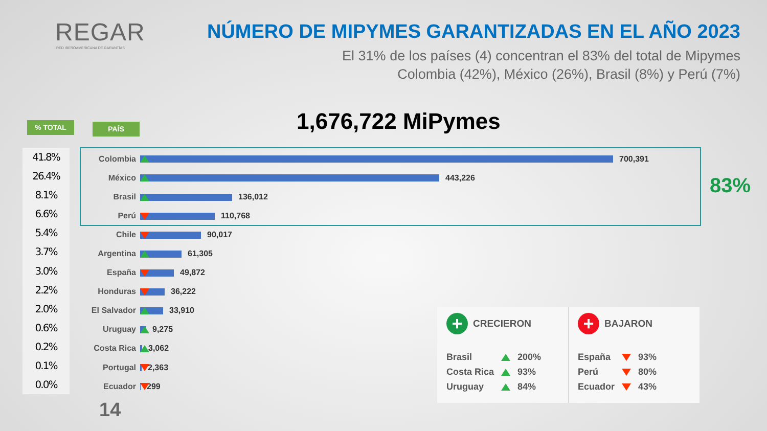REGAR
RED IBEROAMERICANA DE GARANTÍAS
NÚMERO DE MIPYMES GARANTIZADAS EN EL AÑO 2023
El 31% de los países (4) concentran el 83% del total de Mipymes
Colombia (42%), México (26%), Brasil (8%) y Perú (7%)
% TOTAL PAÍS 1,676,722 MiPymes
41.8%
26.4%
8.1%
6.6%
5.4%
3.7%
3.0%
2.2%
2.0%
0.6%
0.2%
0.1%
0.0%
| Colombia | 700,391 |
| México | 443,226 |
| Brasil | 136,012 |
| Perú | 110,768 |
| Chile | 90,017 |
| Argentina | 61,305 |
| España | 49,872 |
| Honduras | 36,222 |
| El Salvador | 33,910 |
| Uruguay | 9,275 |
| Costa Rica | 3,062 |
| Portugal | 2,363 |
| Ecuador | 299 |
83%
14
+ CRECIERON
| Brasil | | 200% |
| Costa Rica | | 93% |
| Uruguay | | 84% |
+ BAJARON
| España | | 93% |
| Perú | | 80% |
| Ecuador | | 43% |